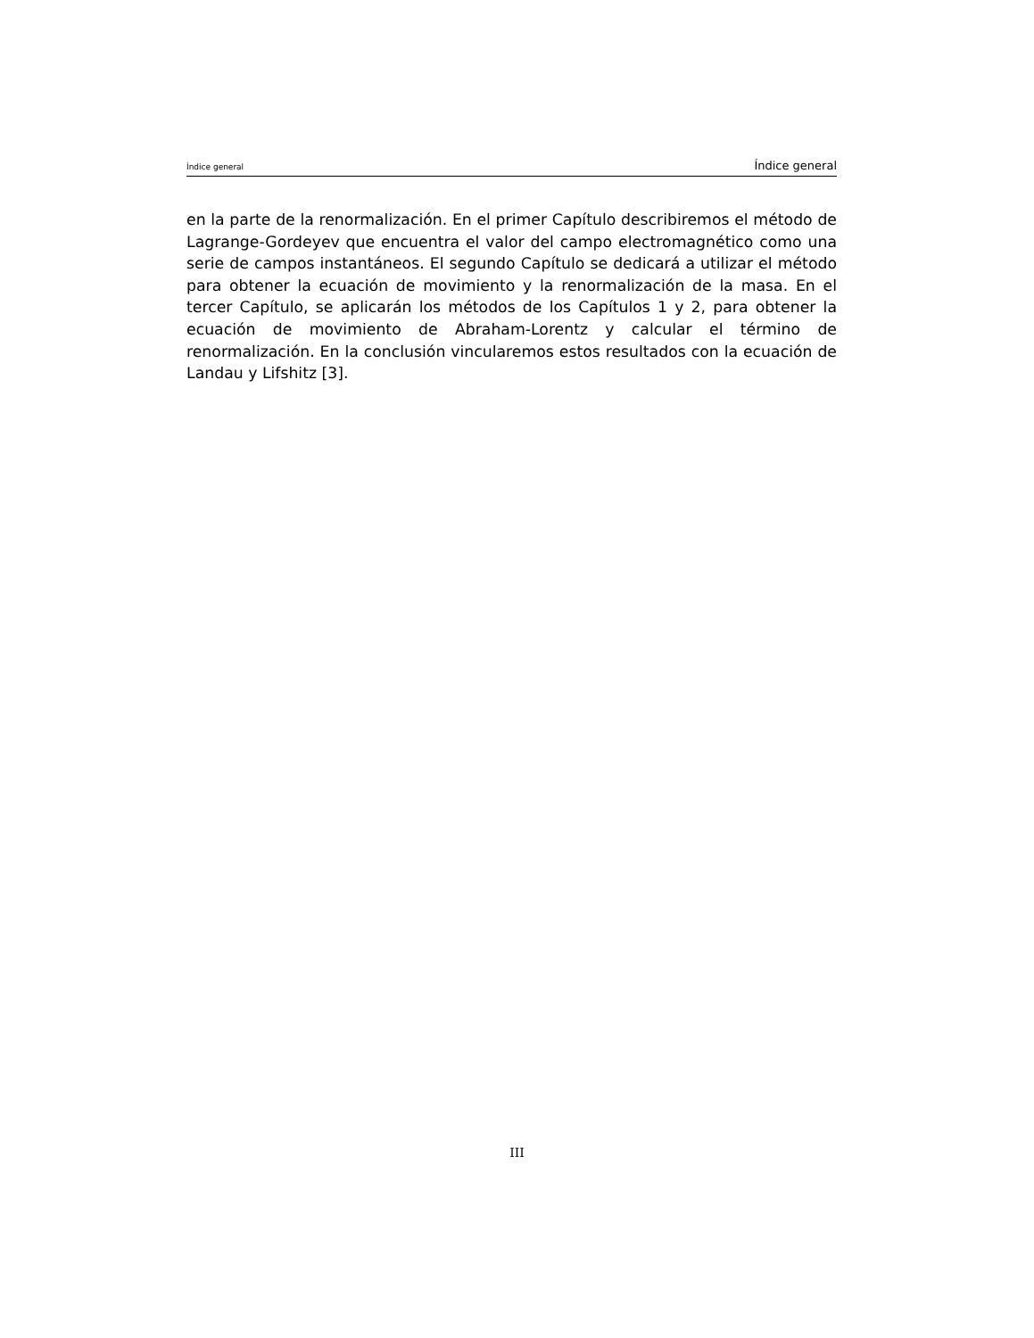Índice general Índice general
en la parte de la renormalización. En el primer Capítulo describiremos el método de Lagrange-Gordeyev que encuentra el valor del campo electromagnético como una serie de campos instantáneos. El segundo Capítulo se dedicará a utilizar el método para obtener la ecuación de movimiento y la renormalización de la masa. En el tercer Capítulo, se aplicarán los métodos de los Capítulos 1 y 2, para obtener la ecuación de movimiento de Abraham-Lorentz y calcular el término de renormalización. En la conclusión vincularemos estos resultados con la ecuación de Landau y Lifshitz [3].
III